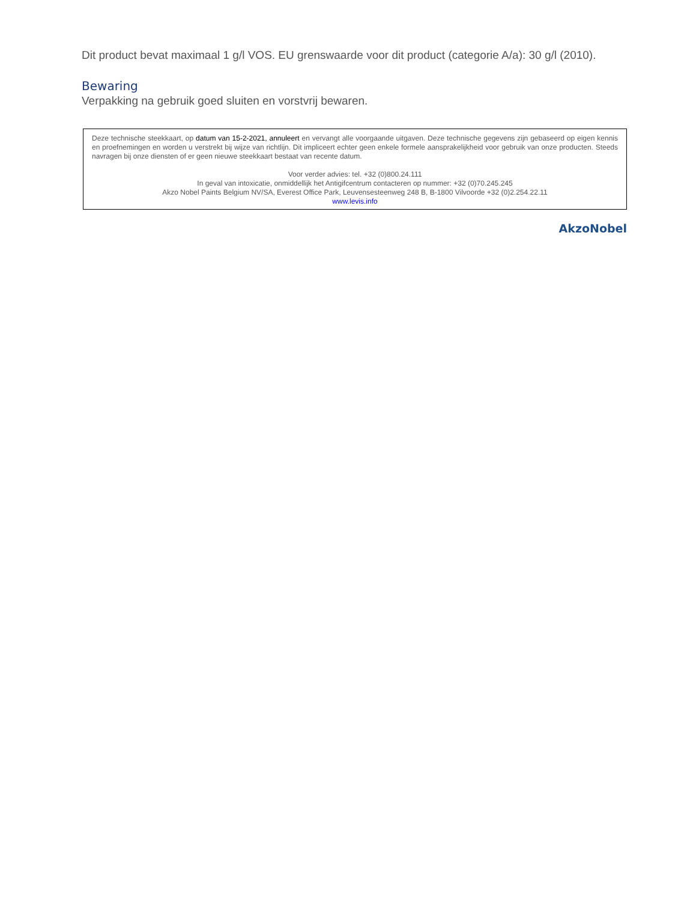Dit product bevat maximaal 1 g/l VOS. EU grenswaarde voor dit product (categorie A/a): 30 g/l (2010).
Bewaring
Verpakking na gebruik goed sluiten en vorstvrij bewaren.
Deze technische steekkaart, op datum van 15-2-2021, annuleert en vervangt alle voorgaande uitgaven. Deze technische gegevens zijn gebaseerd op eigen kennis en proefnemingen en worden u verstrekt bij wijze van richtlijn. Dit impliceert echter geen enkele formele aansprakelijkheid voor gebruik van onze producten. Steeds navragen bij onze diensten of er geen nieuwe steekkaart bestaat van recente datum.
Voor verder advies: tel. +32 (0)800.24.111
In geval van intoxicatie, onmiddellijk het Antigifcentrum contacteren op nummer: +32 (0)70.245.245
Akzo Nobel Paints Belgium NV/SA, Everest Office Park, Leuvensesteenweg 248 B, B-1800 Vilvoorde +32 (0)2.254.22.11
www.levis.info
AkzoNobel